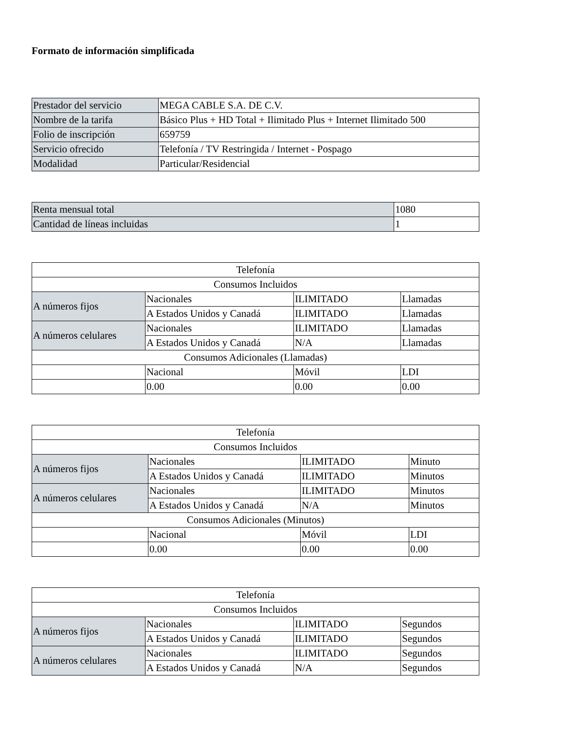Formato de información simplificada
| Prestador del servicio | MEGA CABLE S.A. DE C.V. |
| Nombre de la tarifa | Básico Plus + HD Total + Ilimitado Plus + Internet Ilimitado 500 |
| Folio de inscripción | 659759 |
| Servicio ofrecido | Telefonía / TV Restringida / Internet - Pospago |
| Modalidad | Particular/Residencial |
| Renta mensual total | 1080 |
| Cantidad de líneas incluidas | 1 |
| Telefonía | | | |
| Consumos Incluidos | | | |
| A números fijos | Nacionales | ILIMITADO | Llamadas |
| | A Estados Unidos y Canadá | ILIMITADO | Llamadas |
| A números celulares | Nacionales | ILIMITADO | Llamadas |
| | A Estados Unidos y Canadá | N/A | Llamadas |
| Consumos Adicionales (Llamadas) | | | |
| | Nacional | Móvil | LDI |
| | 0.00 | 0.00 | 0.00 |
| Telefonía | | | |
| Consumos Incluidos | | | |
| A números fijos | Nacionales | ILIMITADO | Minuto |
| | A Estados Unidos y Canadá | ILIMITADO | Minutos |
| A números celulares | Nacionales | ILIMITADO | Minutos |
| | A Estados Unidos y Canadá | N/A | Minutos |
| Consumos Adicionales (Minutos) | | | |
| | Nacional | Móvil | LDI |
| | 0.00 | 0.00 | 0.00 |
| Telefonía | | | |
| Consumos Incluidos | | | |
| A números fijos | Nacionales | ILIMITADO | Segundos |
| | A Estados Unidos y Canadá | ILIMITADO | Segundos |
| A números celulares | Nacionales | ILIMITADO | Segundos |
| | A Estados Unidos y Canadá | N/A | Segundos |